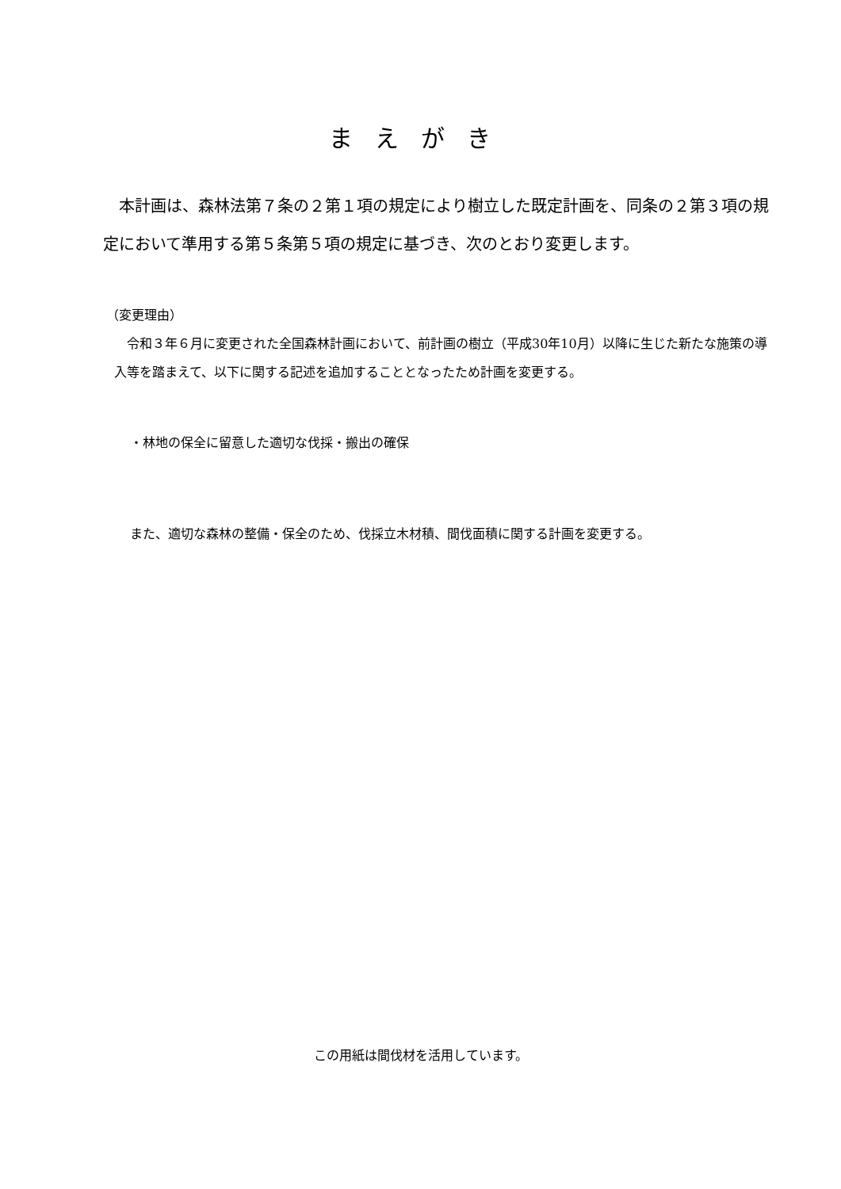まえがき
本計画は、森林法第７条の２第１項の規定により樹立した既定計画を、同条の２第３項の規定において準用する第５条第５項の規定に基づき、次のとおり変更します。
（変更理由）
　令和３年６月に変更された全国森林計画において、前計画の樹立（平成30年10月）以降に生じた新たな施策の導入等を踏まえて、以下に関する記述を追加することとなったため計画を変更する。
・林地の保全に留意した適切な伐採・搬出の確保
また、適切な森林の整備・保全のため、伐採立木材積、間伐面積に関する計画を変更する。
この用紙は間伐材を活用しています。